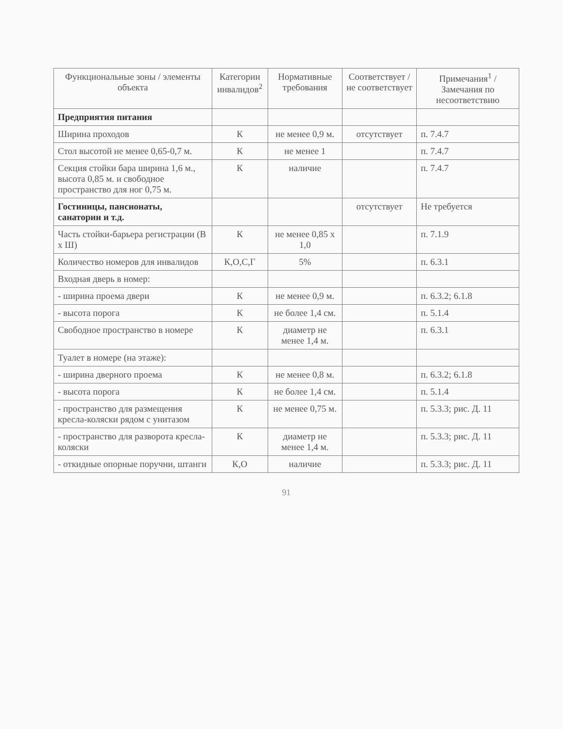| Функциональные зоны / элементы объекта | Категории инвалидов<sup>2</sup> | Нормативные требования | Соответствует / не соответствует | Примечания<sup>1</sup> / Замечания по несоответствию |
| --- | --- | --- | --- | --- |
| Предприятия питания | | | | |
| Ширина проходов | К | не менее 0,9 м. | отсутствует | п. 7.4.7 |
| Стол высотой не менее 0,65-0,7 м. | К | не менее 1 | | п. 7.4.7 |
| Секция стойки бара ширина 1,6 м., высота 0,85 м. и свободное пространство для ног 0,75 м. | К | наличие | | п. 7.4.7 |
| Гостиницы, пансионаты, санатории и т.д. | | | отсутствует | Не требуется |
| Часть стойки-барьера регистрации (В х Ш) | К | не менее 0,85 х 1,0 | | п. 7.1.9 |
| Количество номеров для инвалидов | К,О,С,Г | 5% | | п. 6.3.1 |
| Входная дверь в номер: | | | | |
| - ширина проема двери | К | не менее 0,9 м. | | п. 6.3.2; 6.1.8 |
| - высота порога | К | не более 1,4 см. | | п. 5.1.4 |
| Свободное пространство в номере | К | диаметр не менее 1,4 м. | | п. 6.3.1 |
| Туалет в номере (на этаже): | | | | |
| - ширина дверного проема | К | не менее 0,8 м. | | п. 6.3.2; 6.1.8 |
| - высота порога | К | не более 1,4 см. | | п. 5.1.4 |
| - пространство для размещения кресла-коляски рядом с унитазом | К | не менее 0,75 м. | | п. 5.3.3; рис. Д. 11 |
| - пространство для разворота кресла-коляски | К | диаметр не менее 1,4 м. | | п. 5.3.3; рис. Д. 11 |
| - откидные опорные поручни, штанги | К,О | наличие | | п. 5.3.3; рис. Д. 11 |
91